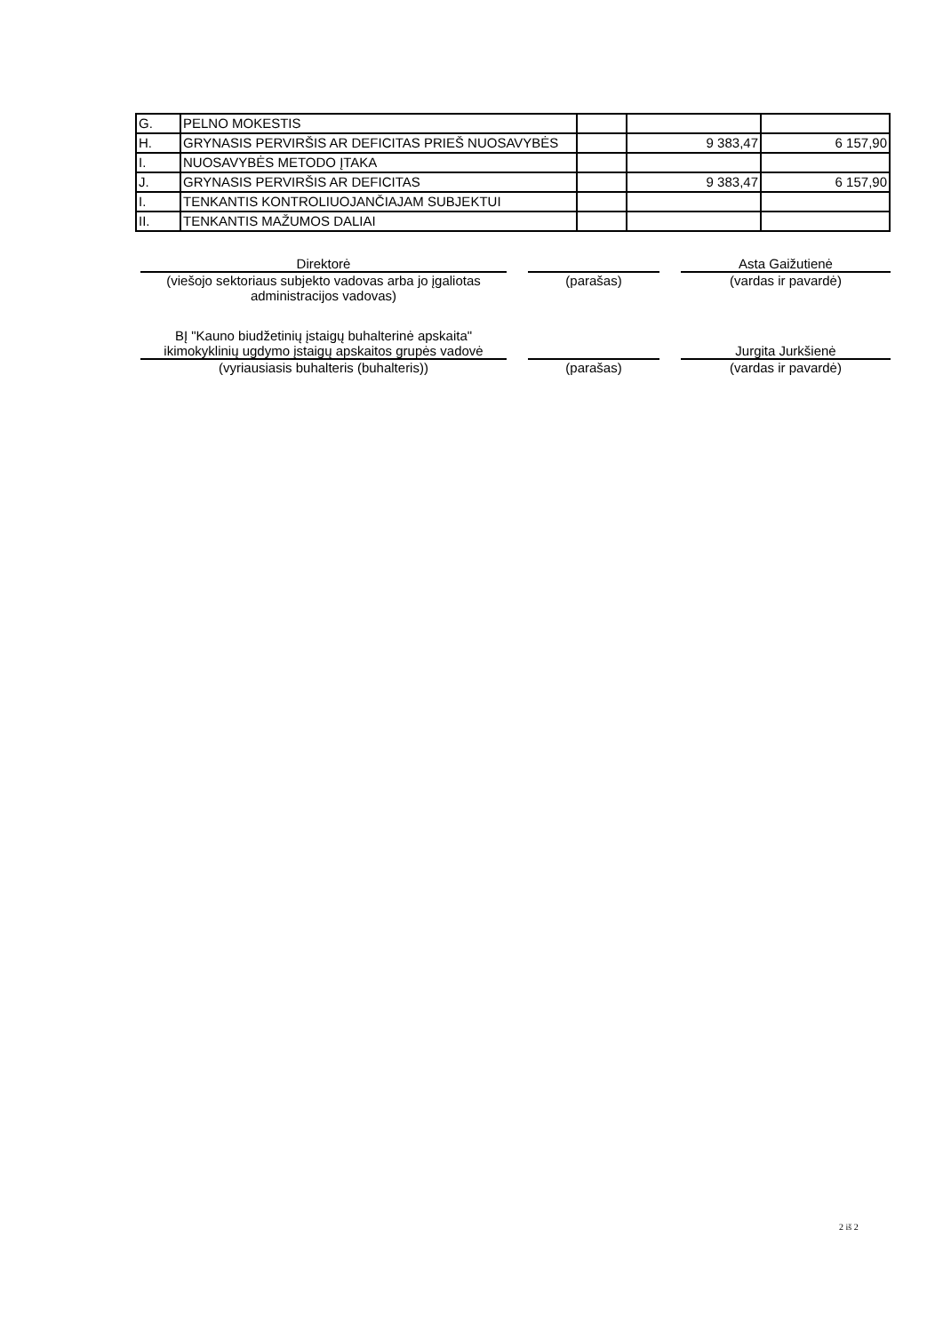| G. | PELNO MOKESTIS | | | |
| H. | GRYNASIS PERVIRŠIS AR DEFICITAS PRIEŠ NUOSAVYBĖS | | 9 383,47 | 6 157,90 |
| I. | NUOSAVYBĖS METODO ĮTAKA | | | |
| J. | GRYNASIS PERVIRŠIS AR DEFICITAS | | 9 383,47 | 6 157,90 |
| I. | TENKANTIS KONTROLIUOJANČIAJAM SUBJEKTUI | | | |
| II. | TENKANTIS MAŽUMOS DALIAI | | | |
Direktorė Asta Gaižutienė
(viešojo sektoriaus subjekto vadovas arba jo įgaliotas administracijos vadovas)
(parašas) (vardas ir pavardė)
BĮ "Kauno biudžetinių įstaigų buhalterinė apskaita" ikimokyklinių ugdymo įstaigų apskaitos grupės vadovė
Jurgita Jurkšienė
(vyriausiasis buhalteris (buhalteris)) (parašas) (vardas ir pavardė)
2 iš 2